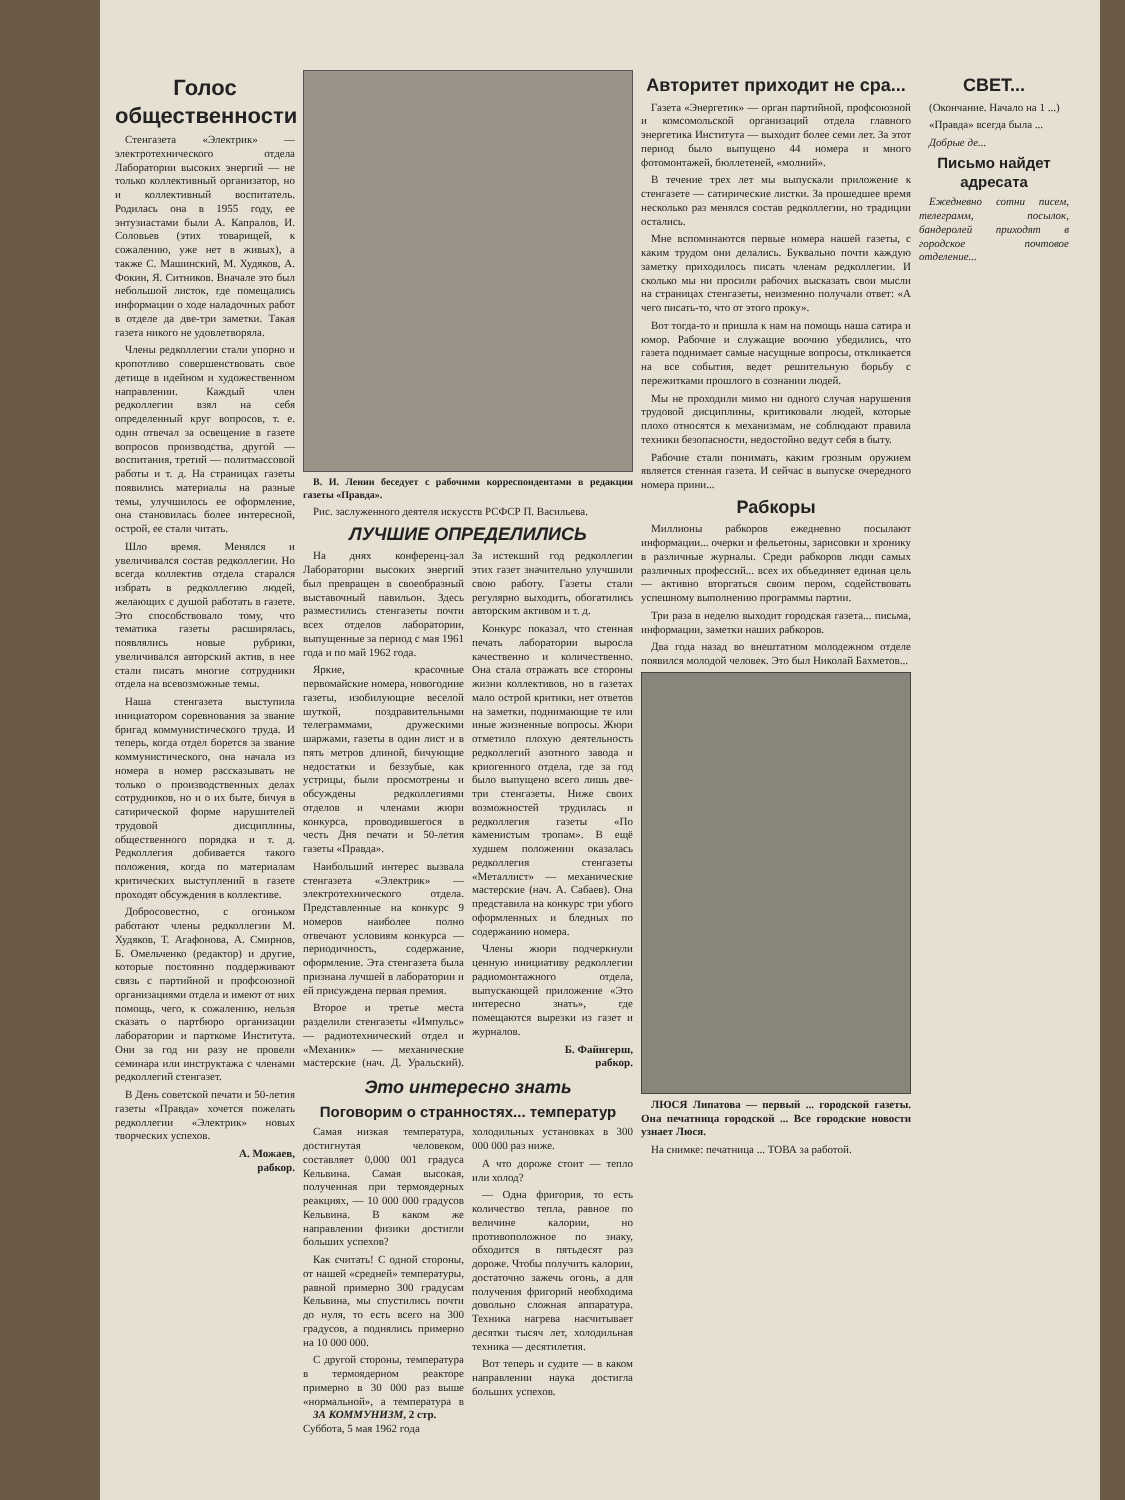Голос общественности
Стенгазета «Электрик» — электротехнического отдела Лаборатории высоких энергий — не только коллективный организатор, но и коллективный воспитатель. Родилась она в 1955 году, ее энтузиастами были А. Капралов, И. Соловьев (этих товарищей, к сожалению, уже нет в живых), а также С. Машинский, М. Худяков, А. Фокин, Я. Ситников. Вначале это был небольшой листок, где помещались информации о ходе наладочных работ в отделе да две-три заметки. Такая газета никого не удовлетворяла.
Члены редколлегии стали упорно и кропотливо совершенствовать свое детище в идейном и художественном направлении. Каждый член редколлегии взял на себя определенный круг вопросов, т. е. один отвечал за освещение в газете вопросов производства, другой — воспитания, третий — политмассовой работы и т. д. На страницах газеты появились материалы на разные темы, улучшилось ее оформление, она становилась более интересной, острой, ее стали читать.
Шло время. Менялся и увеличивался состав редколлегии. Но всегда коллектив отдела старался избрать в редколлегию людей, желающих с душой работать в газете. Это способствовало тому, что тематика газеты расширялась, появлялись новые рубрики, увеличивался авторский актив, в нее стали писать многие сотрудники отдела на всевозможные темы.
Наша стенгазета выступила инициатором соревнования за звание бригад коммунистического труда. И теперь, когда отдел борется за звание коммунистического, она начала из номера в номер рассказывать не только о производственных делах сотрудников, но и о их быте, бичуя в сатирической форме нарушителей трудовой дисциплины, общественного порядка и т. д. Редколлегия добивается такого положения, когда по материалам критических выступлений в газете проходят обсуждения в коллективе.
Добросовестно, с огоньком работают члены редколлегии М. Худяков, Т. Агафонова, А. Смирнов, Б. Омельченко (редактор) и другие, которые постоянно поддерживают связь с партийной и профсоюзной организациями отдела и имеют от них помощь, чего, к сожалению, нельзя сказать о партбюро организации лаборатории и парткоме Института. Они за год ни разу не провели семинара или инструктажа с членами редколлегий стенгазет.
В День советской печати и 50-летия газеты «Правда» хочется пожелать редколлегии «Электрик» новых творческих успехов.
А. Можаев,
рабкор.
В. И. Ленин беседует с рабочими корреспондентами в редакции газеты «Правда».
Рис. заслуженного деятеля искусств РСФСР П. Васильева.
ЛУЧШИЕ ОПРЕДЕЛИЛИСЬ
На днях конференц-зал Лаборатории высоких энергий был превращен в своеобразный выставочный павильон. Здесь разместились стенгазеты почти всех отделов лаборатории, выпущенные за период с мая 1961 года и по май 1962 года.
Яркие, красочные первомайские номера, новогодние газеты, изобилующие веселой шуткой, поздравительными телеграммами, дружескими шаржами, газеты в один лист и в пять метров длиной, бичующие недостатки и беззубые, как устрицы, были просмотрены и обсуждены редколлегиями отделов и членами жюри конкурса, проводившегося в честь Дня печати и 50-летия газеты «Правда».
Наибольший интерес вызвала стенгазета «Электрик» — электротехнического отдела. Представленные на конкурс 9 номеров наиболее полно отвечают условиям конкурса — периодичность, содержание, оформление. Эта стенгазета была признана лучшей в лаборатории и ей присуждена первая премия.
Второе и третье места разделили стенгазеты «Импульс» — радиотехнический отдел и «Механик» — механические мастерские (нач. Д. Уральский). За истекший год редколлегии этих газет значительно улучшили свою работу. Газеты стали регулярно выходить, обогатились авторским активом и т. д.
Конкурс показал, что стенная печать лаборатории выросла качественно и количественно. Она стала отражать все стороны жизни коллективов, но в газетах мало острой критики, нет ответов на заметки, поднимающие те или иные жизненные вопросы. Жюри отметило плохую деятельность редколлегий азотного завода и криогенного отдела, где за год было выпущено всего лишь две-три стенгазеты. Ниже своих возможностей трудилась и редколлегия газеты «По каменистым тропам». В ещё худшем положении оказалась редколлегия стенгазеты «Металлист» — механические мастерские (нач. А. Сабаев). Она представила на конкурс три убого оформленных и бледных по содержанию номера.
Члены жюри подчеркнули ценную инициативу редколлегии радиомонтажного отдела, выпускающей приложение «Это интересно знать», где помещаются вырезки из газет и журналов.
Б. Файнгерш,
рабкор.
Это интересно знать
Поговорим о странностях... температур
Самая низкая температура, достигнутая человеком, составляет 0,000 001 градуса Кельвина. Самая высокая, полученная при термоядерных реакциях, — 10 000 000 градусов Кельвина. В каком же направлении физики достигли больших успехов?
Как считать! С одной стороны, от нашей «средней» температуры, равной примерно 300 градусам Кельвина, мы спустились почти до нуля, то есть всего на 300 градусов, а поднялись примерно на 10 000 000.
С другой стороны, температура в термоядерном реакторе примерно в 30 000 раз выше «нормальной», а температура в холодильных установках в 300 000 000 раз ниже.
А что дороже стоит — тепло или холод?
— Одна фригория, то есть количество тепла, равное по величине калории, но противоположное по знаку, обходится в пятьдесят раз дороже. Чтобы получить калории, достаточно зажечь огонь, а для получения фригорий необходима довольно сложная аппаратура. Техника нагрева насчитывает десятки тысяч лет, холодильная техника — десятилетия.
Вот теперь и судите — в каком направлении наука достигла больших успехов.
ЗА КОММУНИЗМ, 2 стр.
Суббота, 5 мая 1962 года
Авторитет приходит не сра...
Газета «Энергетик» — орган партийной, профсоюзной и комсомольской организаций отдела главного энергетика Института — выходит более семи лет. За этот период было выпущено 44 номера и много фотомонтажей, бюллетеней, «молний».
В течение трех лет мы выпускали приложение к стенгазете — сатирические листки. За прошедшее время несколько раз менялся состав редколлегии, но традиции остались.
Мне вспоминаются первые номера нашей газеты, с каким трудом они делались. Буквально почти каждую заметку приходилось писать членам редколлегии. И сколько мы ни просили рабочих высказать свои мысли на страницах стенгазеты, неизменно получали ответ: «А чего писать-то, что от этого проку».
Вот тогда-то и пришла к нам на помощь наша сатира и юмор. Рабочие и служащие воочию убедились, что газета поднимает самые насущные вопросы, откликается на все события, ведет решительную борьбу с пережитками прошлого в сознании людей.
Мы не проходили мимо ни одного случая нарушения трудовой дисциплины, критиковали людей, которые плохо относятся к механизмам, не соблюдают правила техники безопасности, недостойно ведут себя в быту.
Рабочие стали понимать, каким грозным оружием является стенная газета. И сейчас в выпуске очередного номера прини...
Рабкоры
Миллионы рабкоров ежедневно посылают информации... очерки и фельетоны, зарисовки и хронику в различные журналы. Среди рабкоров люди самых различных профессий... всех их объединяет единая цель — активно вторгаться своим пером, содействовать успешному выполнению программы партии.
Три раза в неделю выходит городская газета... письма, информации, заметки наших рабкоров.
Два года назад во внештатном молодежном отделе появился молодой человек. Это был Николай Бахметов...
ЛЮСЯ Липатова — первый ... городской газеты. Она печатница городской ... Все городские новости узнает Люся.
На снимке: печатница ... ТОВА за работой.
СВЕТ...
(Окончание. Начало на 1 ...)
«Правда» всегда была ...
Добрые де...
Письмо найдет адресата
Ежедневно сотни писем, телеграмм, посылок, бандеролей приходят в городское почтовое отделение...